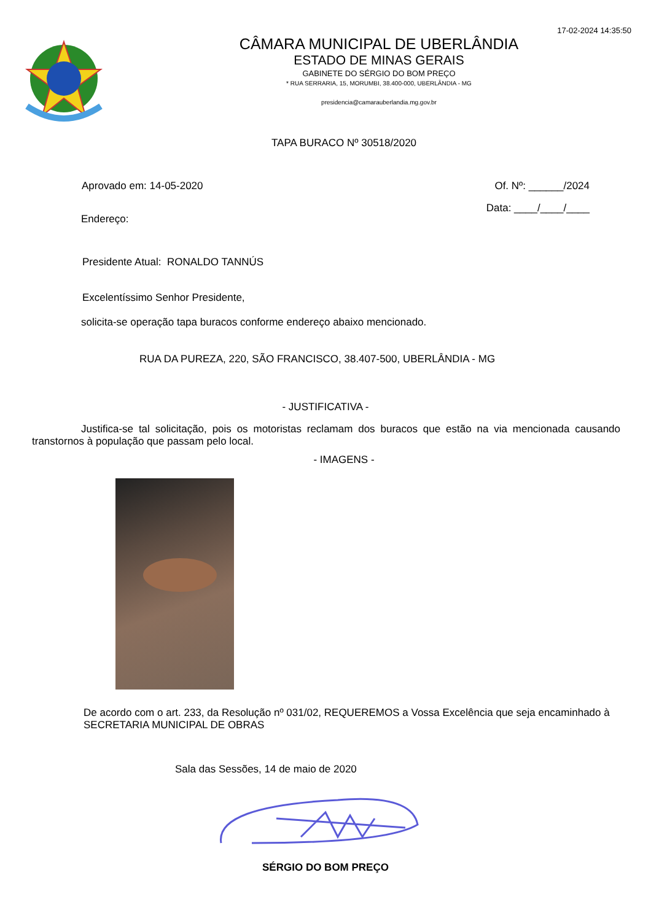17-02-2024 14:35:50
CÂMARA MUNICIPAL DE UBERLÂNDIA
ESTADO DE MINAS GERAIS
GABINETE DO SÉRGIO DO BOM PREÇO
* RUA SERRARIA, 15, MORUMBI, 38.400-000, UBERLÂNDIA - MG
presidencia@camarauberlandia.mg.gov.br
TAPA BURACO Nº 30518/2020
Aprovado em: 14-05-2020 Of. Nº: ______/2024
Endereço: Data: ____/____/____
Presidente Atual: RONALDO TANNÚS
Excelentíssimo Senhor Presidente,
solicita-se operação tapa buracos conforme endereço abaixo mencionado.
RUA DA PUREZA, 220, SÃO FRANCISCO, 38.407-500, UBERLÂNDIA - MG
- JUSTIFICATIVA -
Justifica-se tal solicitação, pois os motoristas reclamam dos buracos que estão na via mencionada causando transtornos à população que passam pelo local.
- IMAGENS -
De acordo com o art. 233, da Resolução nº 031/02, REQUEREMOS a Vossa Excelência que seja encaminhado à SECRETARIA MUNICIPAL DE OBRAS
Sala das Sessões, 14 de maio de 2020
SÉRGIO DO BOM PREÇO